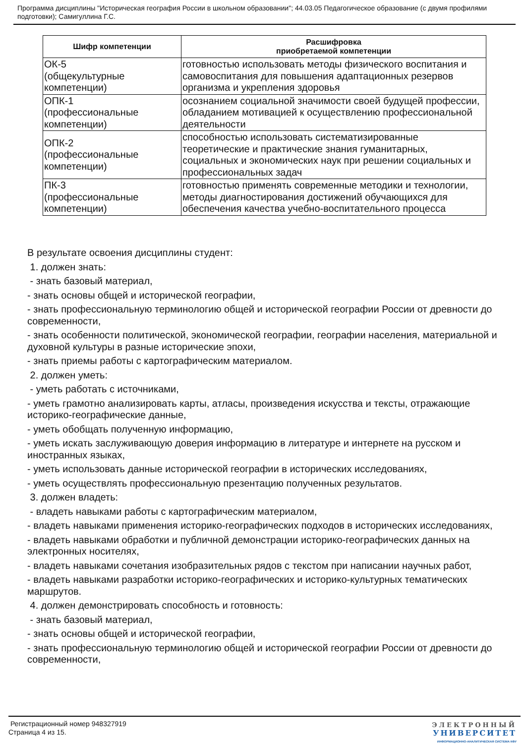Программа дисциплины "Историческая география России в школьном образовании"; 44.03.05 Педагогическое образование (с двумя профилями подготовки); Самигуллина Г.С.
| Шифр компетенции | Расшифровка приобретаемой компетенции |
| --- | --- |
| ОК-5 (общекультурные компетенции) | готовностью использовать методы физического воспитания и самовоспитания для повышения адаптационных резервов организма и укрепления здоровья |
| ОПК-1 (профессиональные компетенции) | осознанием социальной значимости своей будущей профессии, обладанием мотивацией к осуществлению профессиональной деятельности |
| ОПК-2 (профессиональные компетенции) | способностью использовать систематизированные теоретические и практические знания гуманитарных, социальных и экономических наук при решении социальных и профессиональных задач |
| ПК-3 (профессиональные компетенции) | готовностью применять современные методики и технологии, методы диагностирования достижений обучающихся для обеспечения качества учебно-воспитательного процесса |
В результате освоения дисциплины студент:
1. должен знать:
- знать базовый материал,
- знать основы общей и исторической географии,
- знать профессиональную терминологию общей и исторической географии России от древности до современности,
- знать особенности политической, экономической географии, географии населения, материальной и духовной культуры в разные исторические эпохи,
- знать приемы работы с картографическим материалом.
2. должен уметь:
- уметь работать с источниками,
- уметь грамотно анализировать карты, атласы, произведения искусства и тексты, отражающие историко-географические данные,
- уметь обобщать полученную информацию,
- уметь искать заслуживающую доверия информацию в литературе и интернете на русском и иностранных языках,
- уметь использовать данные исторической географии в исторических исследованиях,
- уметь осуществлять профессиональную презентацию полученных результатов.
3. должен владеть:
- владеть навыками работы с картографическим материалом,
- владеть навыками применения историко-географических подходов в исторических исследованиях,
- владеть навыками обработки и публичной демонстрации историко-географических данных на электронных носителях,
- владеть навыками сочетания изобразительных рядов с текстом при написании научных работ,
- владеть навыками разработки историко-географических и историко-культурных тематических маршрутов.
4. должен демонстрировать способность и готовность:
- знать базовый материал,
- знать основы общей и исторической географии,
- знать профессиональную терминологию общей и исторической географии России от древности до современности,
Регистрационный номер 948327919
Страница 4 из 15.
ЭЛЕКТРОННЫЙ
УНИВЕРСИТЕТ
ИНФОРМАЦИОННО-АНАЛИТИЧЕСКАЯ СИСТЕМА КФУ